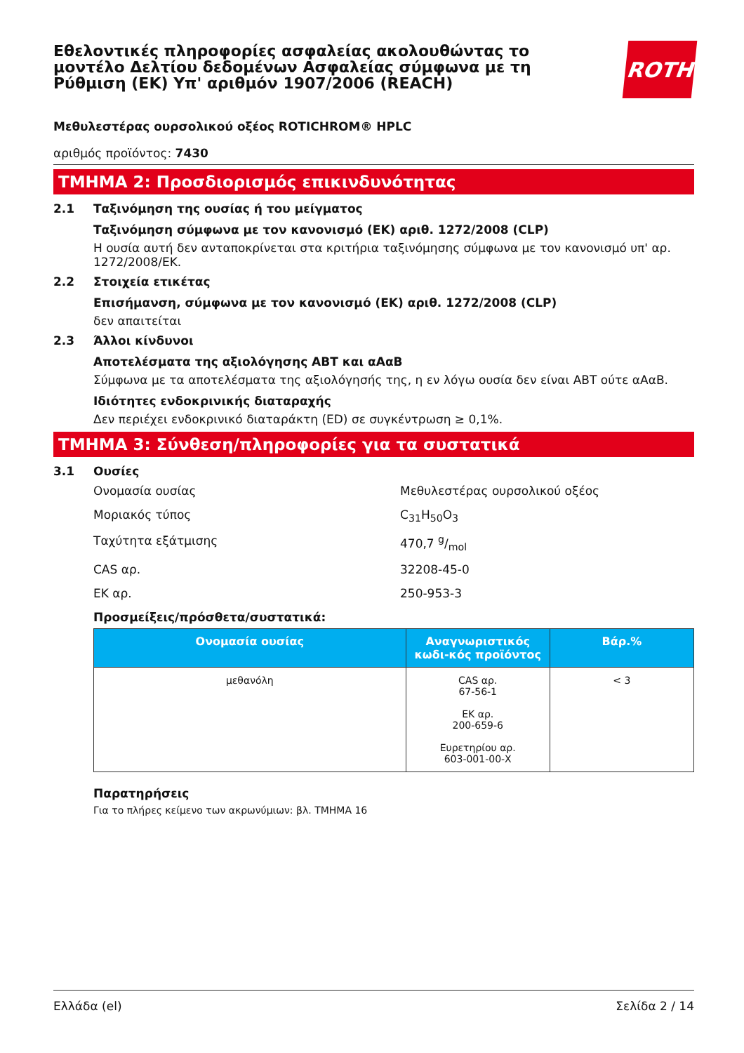Εθελοντικές πληροφορίες ασφαλείας ακολουθώντας το μοντέλο Δελτίου δεδομένων Ασφαλείας σύμφωνα με τη Ρύθμιση (ΕΚ) Υπ' αριθμόν 1907/2006 (REACH)
ROTH
Μεθυλεστέρας ουρσολικού οξέος ROTICHROM® HPLC
αριθμός προϊόντος: 7430
ΤΜΗΜΑ 2: Προσδιορισμός επικινδυνότητας
2.1 Ταξινόμηση της ουσίας ή του μείγματος
Ταξινόμηση σύμφωνα με τον κανονισμό (ΕΚ) αριθ. 1272/2008 (CLP)
Η ουσία αυτή δεν ανταποκρίνεται στα κριτήρια ταξινόμησης σύμφωνα με τον κανονισμό υπ' αρ. 1272/2008/ΕΚ.
2.2 Στοιχεία ετικέτας
Επισήμανση, σύμφωνα με τον κανονισμό (ΕΚ) αριθ. 1272/2008 (CLP)
δεν απαιτείται
2.3 Άλλοι κίνδυνοι
Αποτελέσματα της αξιολόγησης ΑΒΤ και αΑαΒ
Σύμφωνα με τα αποτελέσματα της αξιολόγησής της, η εν λόγω ουσία δεν είναι ΑΒΤ ούτε αΑαΒ.
Ιδιότητες ενδοκρινικής διαταραχής
Δεν περιέχει ενδοκρινικό διαταράκτη (ED) σε συγκέντρωση ≥ 0,1%.
ΤΜΗΜΑ 3: Σύνθεση/πληροφορίες για τα συστατικά
3.1 Ουσίες
Ονομασία ουσίας Μεθυλεστέρας ουρσολικού οξέος
Μοριακός τύπος C<sub>31</sub>H<sub>50</sub>O<sub>3</sub>
Ταχύτητα εξάτμισης 470,7 g/mol
CAS αρ. 32208-45-0
ΕΚ αρ. 250-953-3
Προσμείξεις/πρόσθετα/συστατικά:
| Ονομασία ουσίας | Αναγνωριστικός κωδι-κός προϊόντος | Βάρ.% |
| --- | --- | --- |
| μεθανόλη | CAS αρ. 67-56-1 ΕΚ αρ. 200-659-6 Ευρετηρίου αρ. 603-001-00-X | < 3 |
Παρατηρήσεις
Για το πλήρες κείμενο των ακρωνύμιων: βλ. ΤΜΗΜΑ 16
Ελλάδα (el) Σελίδα 2 / 14